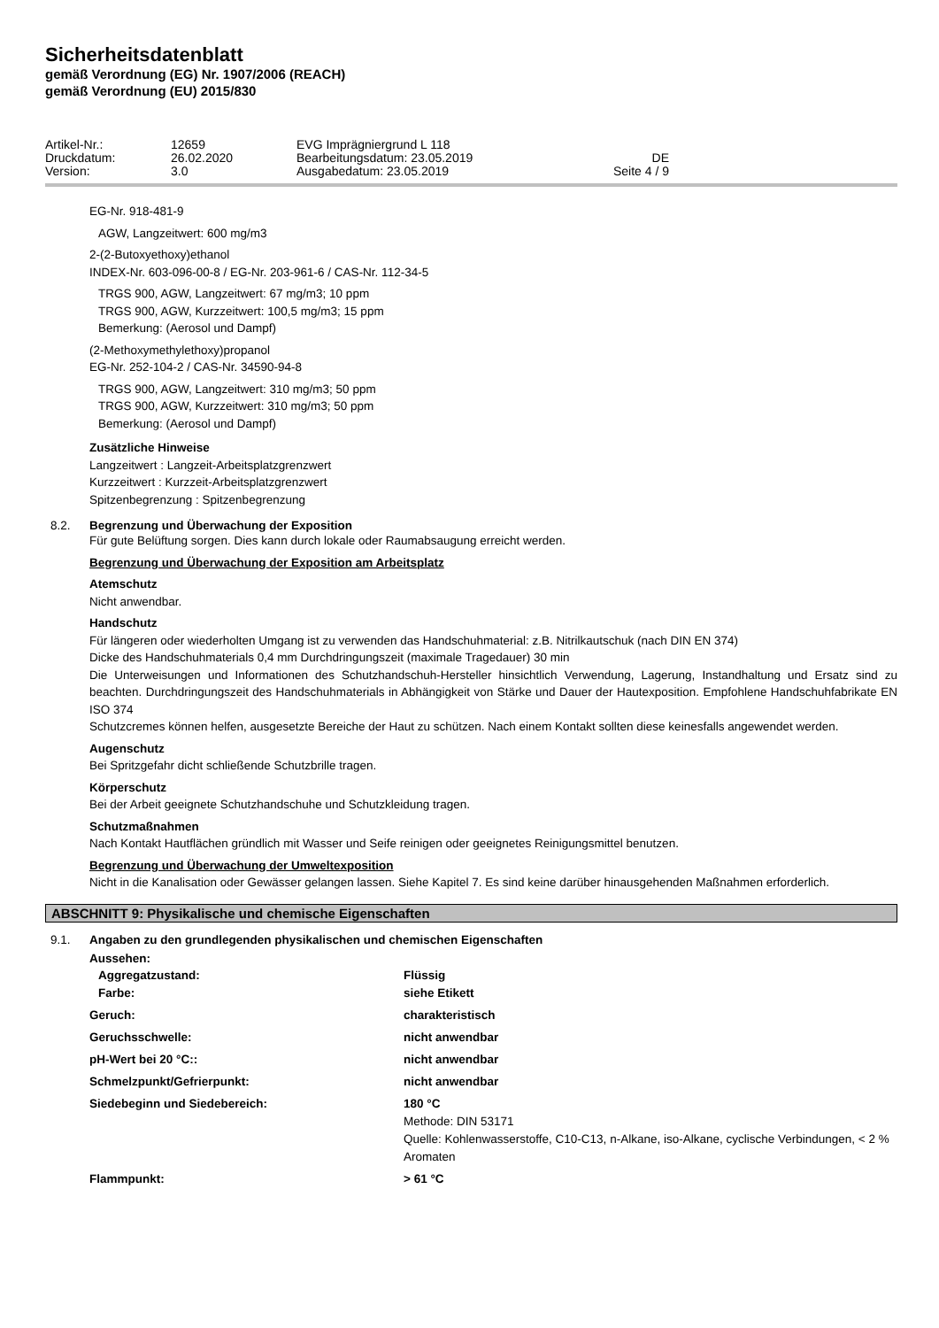Sicherheitsdatenblatt
gemäß Verordnung (EG) Nr. 1907/2006 (REACH)
gemäß Verordnung (EU) 2015/830
Artikel-Nr.: 12659 EVG Imprägniergrund L 118 Druckdatum: 26.02.2020 Bearbeitungsdatum: 23.05.2019 DE Version: 3.0 Ausgabedatum: 23.05.2019 Seite 4 / 9
EG-Nr. 918-481-9
AGW, Langzeitwert: 600 mg/m3
2-(2-Butoxyethoxy)ethanol
INDEX-Nr. 603-096-00-8 / EG-Nr. 203-961-6 / CAS-Nr. 112-34-5
TRGS 900, AGW, Langzeitwert: 67 mg/m3; 10 ppm
TRGS 900, AGW, Kurzzeitwert: 100,5 mg/m3; 15 ppm
Bemerkung: (Aerosol und Dampf)
(2-Methoxymethylethoxy)propanol
EG-Nr. 252-104-2 / CAS-Nr. 34590-94-8
TRGS 900, AGW, Langzeitwert: 310 mg/m3; 50 ppm
TRGS 900, AGW, Kurzzeitwert: 310 mg/m3; 50 ppm
Bemerkung: (Aerosol und Dampf)
Zusätzliche Hinweise
Langzeitwert : Langzeit-Arbeitsplatzgrenzwert
Kurzzeitwert : Kurzzeit-Arbeitsplatzgrenzwert
Spitzenbegrenzung : Spitzenbegrenzung
8.2. Begrenzung und Überwachung der Exposition
Für gute Belüftung sorgen. Dies kann durch lokale oder Raumabsaugung erreicht werden.
Begrenzung und Überwachung der Exposition am Arbeitsplatz
Atemschutz
Nicht anwendbar.
Handschutz
Für längeren oder wiederholten Umgang ist zu verwenden das Handschuhmaterial: z.B. Nitrilkautschuk (nach DIN EN 374)
Dicke des Handschuhmaterials 0,4 mm Durchdringungszeit (maximale Tragedauer) 30 min
Die Unterweisungen und Informationen des Schutzhandschuh-Hersteller hinsichtlich Verwendung, Lagerung, Instandhaltung und Ersatz sind zu beachten. Durchdringungszeit des Handschuhmaterials in Abhängigkeit von Stärke und Dauer der Hautexposition. Empfohlene Handschuhfabrikate EN ISO 374
Schutzcremes können helfen, ausgesetzte Bereiche der Haut zu schützen. Nach einem Kontakt sollten diese keinesfalls angewendet werden.
Augenschutz
Bei Spritzgefahr dicht schließende Schutzbrille tragen.
Körperschutz
Bei der Arbeit geeignete Schutzhandschuhe und Schutzkleidung tragen.
Schutzmaßnahmen
Nach Kontakt Hautflächen gründlich mit Wasser und Seife reinigen oder geeignetes Reinigungsmittel benutzen.
Begrenzung und Überwachung der Umweltexposition
Nicht in die Kanalisation oder Gewässer gelangen lassen. Siehe Kapitel 7. Es sind keine darüber hinausgehenden Maßnahmen erforderlich.
ABSCHNITT 9: Physikalische und chemische Eigenschaften
9.1. Angaben zu den grundlegenden physikalischen und chemischen Eigenschaften
Aussehen:
Aggregatzustand:
Farbe: Flüssig
siehe Etikett
Geruch: charakteristisch
Geruchsschwelle: nicht anwendbar
pH-Wert bei 20 °C:: nicht anwendbar
Schmelzpunkt/Gefrierpunkt: nicht anwendbar
Siedebeginn und Siedebereich: 180 °C
Methode: DIN 53171
Quelle: Kohlenwasserstoffe, C10-C13, n-Alkane, iso-Alkane, cyclische Verbindungen, < 2 % Aromaten
Flammpunkt: > 61 °C